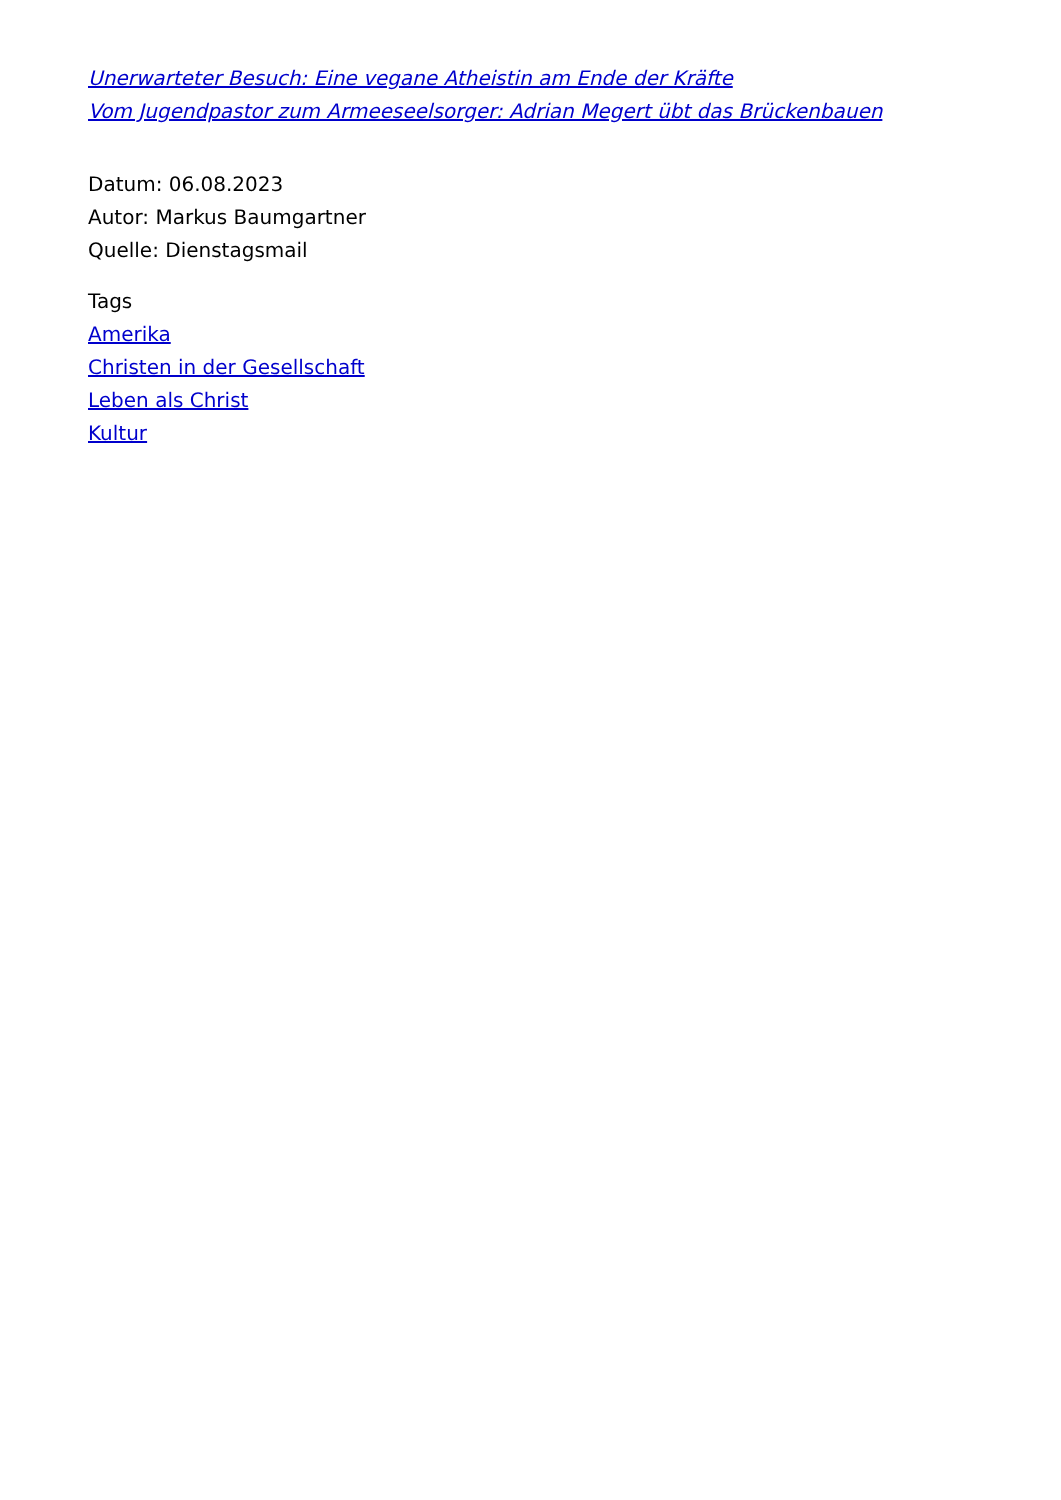Unerwarteter Besuch: Eine vegane Atheistin am Ende der Kräfte
Vom Jugendpastor zum Armeeseelsorger: Adrian Megert übt das Brückenbauen
Datum: 06.08.2023
Autor: Markus Baumgartner
Quelle: Dienstagsmail
Tags
Amerika
Christen in der Gesellschaft
Leben als Christ
Kultur